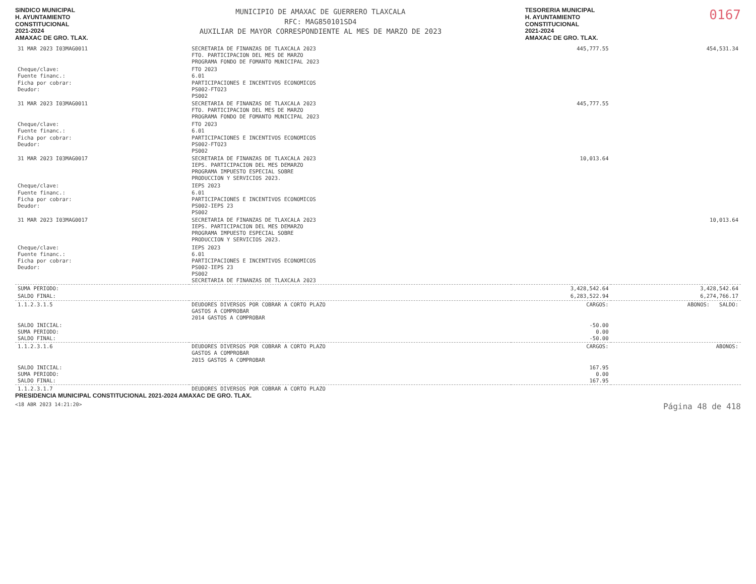SINDICO MUNICIPAL
H. AYUNTAMIENTO
CONSTITUCIONAL
2021-2024
AMAXAC DE GRO. TLAX.
MUNICIPIO DE AMAXAC DE GUERRERO TLAXCALA
RFC: MAG850101SD4
AUXILIAR DE MAYOR CORRESPONDIENTE AL MES DE MARZO DE 2023
TESORERIA MUNICIPAL
H. AYUNTAMIENTO
CONSTITUCIONAL
2021-2024
AMAXAC DE GRO. TLAX.
0167
| 31 MAR 2023 I03MAG0011 | SECRETARIA DE FINANZAS DE TLAXCALA 2023 FTO. PARTICIPACION DEL MES DE MARZO PROGRAMA FONDO DE FOMANTO MUNICIPAL 2023 | 445,777.55 | 454,531.34 |
| Cheque/clave: Fuente financ.: Ficha por cobrar: Deudor: | FTO 2023 6.01 PARTICIPACIONES E INCENTIVOS ECONOMICOS PS002-FTO23 PS002 | | |
| 31 MAR 2023 I03MAG0011 | SECRETARIA DE FINANZAS DE TLAXCALA 2023 FTO. PARTICIPACION DEL MES DE MARZO PROGRAMA FONDO DE FOMANTO MUNICIPAL 2023 | 445,777.55 | |
| Cheque/clave: Fuente financ.: Ficha por cobrar: Deudor: | FTO 2023 6.01 PARTICIPACIONES E INCENTIVOS ECONOMICOS PS002-FTO23 PS002 | | |
| 31 MAR 2023 I03MAG0017 | SECRETARIA DE FINANZAS DE TLAXCALA 2023 IEPS. PARTICIPACION DEL MES DEMARZO PROGRAMA IMPUESTO ESPECIAL SOBRE PRODUCCION Y SERVICIOS 2023. | 10,013.64 | |
| Cheque/clave: Fuente financ.: Ficha por cobrar: Deudor: | IEPS 2023 6.01 PARTICIPACIONES E INCENTIVOS ECONOMICOS PS002-IEPS 23 PS002 | | |
| 31 MAR 2023 I03MAG0017 | SECRETARIA DE FINANZAS DE TLAXCALA 2023 IEPS. PARTICIPACION DEL MES DEMARZO PROGRAMA IMPUESTO ESPECIAL SOBRE PRODUCCION Y SERVICIOS 2023. | | 10,013.64 |
| Cheque/clave: Fuente financ.: Ficha por cobrar: Deudor: | IEPS 2023 6.01 PARTICIPACIONES E INCENTIVOS ECONOMICOS PS002-IEPS 23 PS002 SECRETARIA DE FINANZAS DE TLAXCALA 2023 | | |
| SUMA PERIODO: | | 3,428,542.64 | 3,428,542.64 |
| SALDO FINAL: | | 6,283,522.94 | 6,274,766.17 |
| 1.1.2.3.1.5 | DEUDORES DIVERSOS POR COBRAR A CORTO PLAZO GASTOS A COMPROBAR 2014 GASTOS A COMPROBAR | CARGOS: | ABONOS: SALDO: |
| SALDO INICIAL: SUMA PERIODO: SALDO FINAL: | | -50.00 0.00 -50.00 | |
| 1.1.2.3.1.6 | DEUDORES DIVERSOS POR COBRAR A CORTO PLAZO GASTOS A COMPROBAR 2015 GASTOS A COMPROBAR | CARGOS: | ABONOS: |
| SALDO INICIAL: SUMA PERIODO: SALDO FINAL: | | 167.95 0.00 167.95 | |
| 1.1.2.3.1.7 | DEUDORES DIVERSOS POR COBRAR A CORTO PLAZO | | |
PRESIDENCIA MUNICIPAL CONSTITUCIONAL 2021-2024 AMAXAC DE GRO. TLAX.
<18 ABR 2023 14:21:20> Página 48 de 418